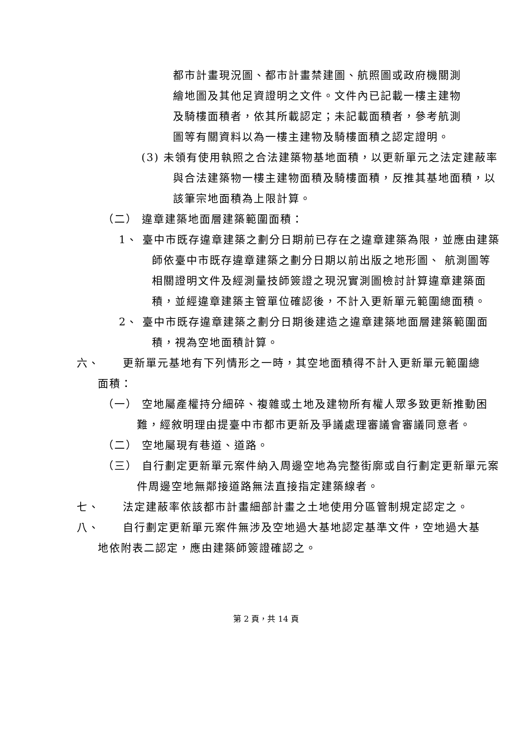都市計畫現況圖、都市計畫禁建圖、航照圖或政府機關測繪地圖及其他足資證明之文件。文件內已記載一樓主建物及騎樓面積者，依其所載認定；未記載面積者，參考航測圖等有關資料以為一樓主建物及騎樓面積之認定證明。
(3) 未領有使用執照之合法建築物基地面積，以更新單元之法定建蔽率與合法建築物一樓主建物面積及騎樓面積，反推其基地面積，以該筆宗地面積為上限計算。
（二） 違章建築地面層建築範圍面積：
1、 臺中市既存違章建築之劃分日期前已存在之違章建築為限，並應由建築師依臺中市既存違章建築之劃分日期以前出版之地形圖、 航測圖等相關證明文件及經測量技師簽證之現況實測圖檢討計算違章建築面積，並經違章建築主管單位確認後，不計入更新單元範圍總面積。
2、 臺中市既存違章建築之劃分日期後建造之違章建築地面層建築範圍面積，視為空地面積計算。
六、　　更新單元基地有下列情形之一時，其空地面積得不計入更新單元範圍總面積：
（一） 空地屬產權持分細碎、複雜或土地及建物所有權人眾多致更新推動困難，經敘明理由提臺中市都市更新及爭議處理審議會審議同意者。
（二） 空地屬現有巷道、道路。
（三） 自行劃定更新單元案件納入周邊空地為完整街廓或自行劃定更新單元案件周邊空地無鄰接道路無法直接指定建築線者。
七、　　法定建蔽率依該都市計畫細部計畫之土地使用分區管制規定認定之。
八、　　自行劃定更新單元案件無涉及空地過大基地認定基準文件，空地過大基地依附表二認定，應由建築師簽證確認之。
第 2 頁，共 14 頁